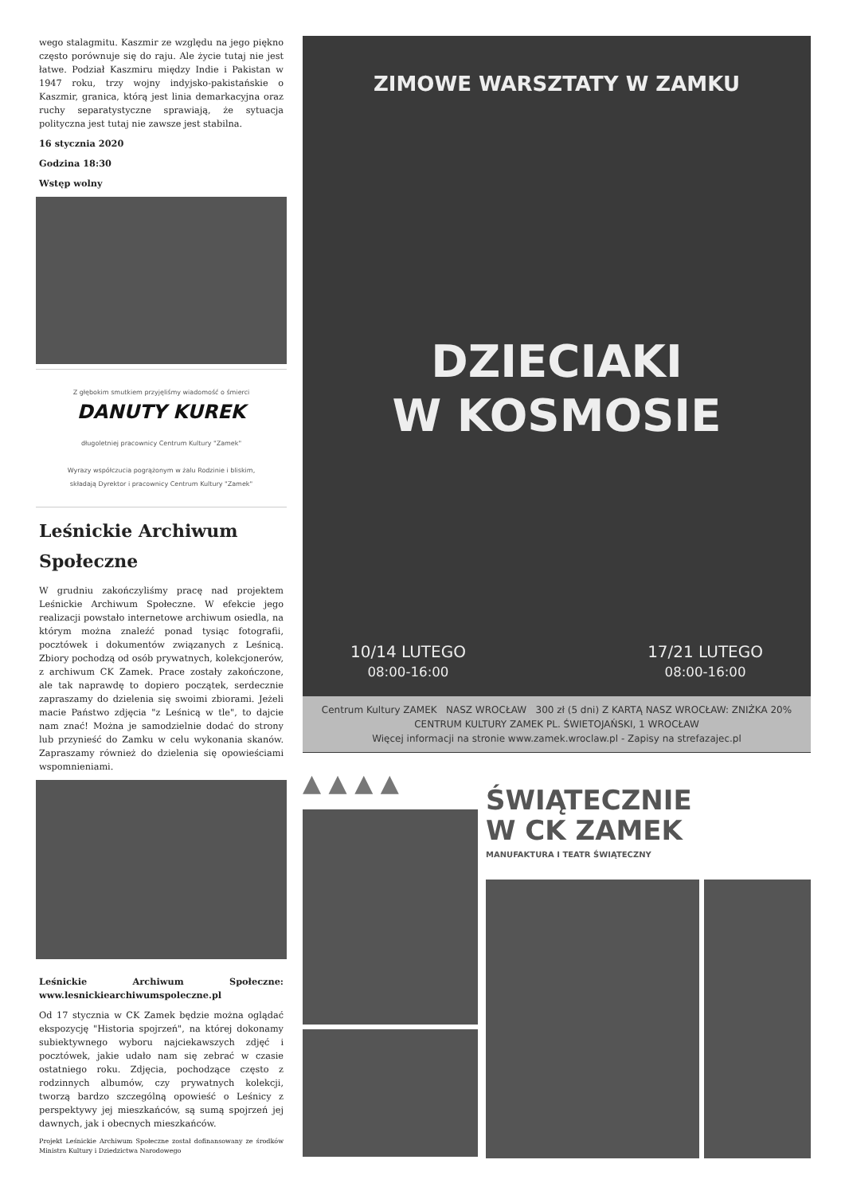wego stalagmitu. Kaszmir ze względu na jego piękno często porównuje się do raju. Ale życie tutaj nie jest łatwe. Podział Kaszmiru między Indie i Pakistan w 1947 roku, trzy wojny indyjsko-pakistańskie o Kaszmir, granica, którą jest linia demarkacyjna oraz ruchy separatystyczne sprawiają, że sytuacja polityczna jest tutaj nie zawsze jest stabilna.
16 stycznia 2020
Godzina 18:30
Wstęp wolny
Z głębokim smutkiem przyjęliśmy wiadomość o śmierci
DANUTY KUREK
długoletniej pracownicy Centrum Kultury "Zamek"
Wyrazy współczucia pogrążonym w żalu Rodzinie i bliskim,
składają Dyrektor i pracownicy Centrum Kultury "Zamek"
Leśnickie Archiwum Społeczne
W grudniu zakończyliśmy pracę nad projektem Leśnickie Archiwum Społeczne. W efekcie jego realizacji powstało internetowe archiwum osiedla, na którym można znaleźć ponad tysiąc fotografii, pocztówek i dokumentów związanych z Leśnicą. Zbiory pochodzą od osób prywatnych, kolekcjonerów, z archiwum CK Zamek. Prace zostały zakończone, ale tak naprawdę to dopiero początek, serdecznie zapraszamy do dzielenia się swoimi zbiorami. Jeżeli macie Państwo zdjęcia "z Leśnicą w tle", to dajcie nam znać! Można je samodzielnie dodać do strony lub przynieść do Zamku w celu wykonania skanów. Zapraszamy również do dzielenia się opowieściami wspomnieniami.
Leśnickie Archiwum Społeczne: www.lesnickiearchiwumspoleczne.pl
Od 17 stycznia w CK Zamek będzie można oglądać ekspozycję "Historia spojrzeń", na której dokonamy subiektywnego wyboru najciekawszych zdjęć i pocztówek, jakie udało nam się zebrać w czasie ostatniego roku. Zdjęcia, pochodzące często z rodzinnych albumów, czy prywatnych kolekcji, tworzą bardzo szczególną opowieść o Leśnicy z perspektywy jej mieszkańców, są sumą spojrzeń jej dawnych, jak i obecnych mieszkańców.
Projekt Leśnickie Archiwum Społeczne został dofinansowany ze środków Ministra Kultury i Dziedzictwa Narodowego
ZIMOWE WARSZTATY W ZAMKU
DZIECIAKI
W KOSMOSIE
10/14 LUTEGO
08:00-16:00
17/21 LUTEGO
08:00-16:00
Centrum Kultury ZAMEK NASZ WROCŁAW 300 zł (5 dni) Z KARTĄ NASZ WROCŁAW: ZNIŻKA 20%
CENTRUM KULTURY ZAMEK PL. ŚWIETOJAŃSKI, 1 WROCŁAW
Więcej informacji na stronie www.zamek.wroclaw.pl - Zapisy na strefazajec.pl
▲ ▲ ▲ ▲
ŚWIĄTECZNIE
W CK ZAMEK
MANUFAKTURA I TEATR ŚWIĄTECZNY